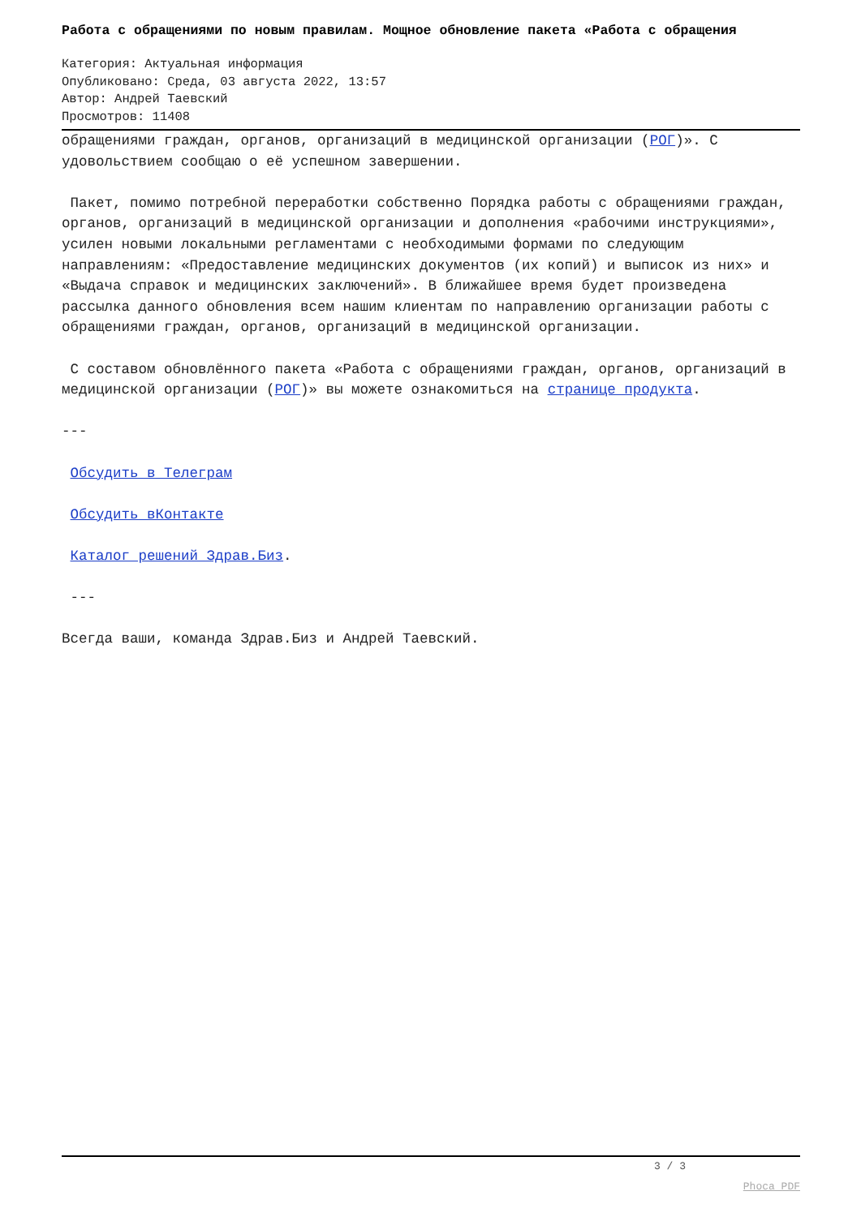Работа с обращениями по новым правилам. Мощное обновление пакета «Работа с обращения
Категория: Актуальная информация
Опубликовано: Среда, 03 августа 2022, 13:57
Автор: Андрей Таевский
Просмотров: 11408
обращениями граждан, органов, организаций в медицинской организации (РОГ)». С удовольствием сообщаю о её успешном завершении.
Пакет, помимо потребной переработки собственно Порядка работы с обращениями граждан, органов, организаций в медицинской организации и дополнения «рабочими инструкциями», усилен новыми локальными регламентами с необходимыми формами по следующим направлениям: «Предоставление медицинских документов (их копий) и выписок из них» и «Выдача справок и медицинских заключений». В ближайшее время будет произведена рассылка данного обновления всем нашим клиентам по направлению организации работы с обращениями граждан, органов, организаций в медицинской организации.
С составом обновлённого пакета «Работа с обращениями граждан, органов, организаций в медицинской организации (РОГ)» вы можете ознакомиться на странице продукта.
---
Обсудить в Телеграм
Обсудить вКонтакте
Каталог решений Здрав.Биз.
---
Всегда ваши, команда Здрав.Биз и Андрей Таевский.
3 / 3
Phoca PDF